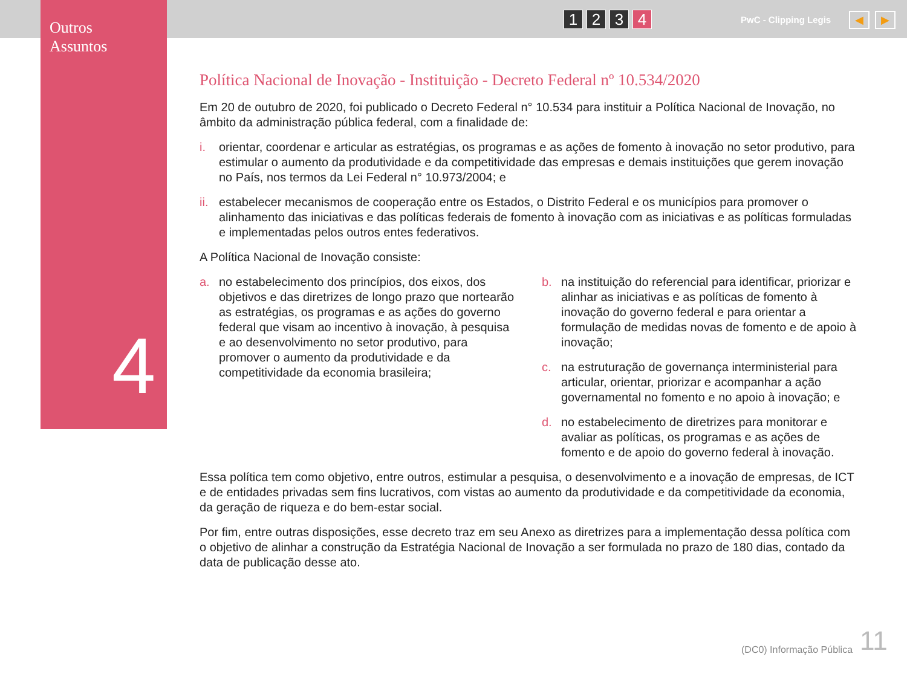Outros
Assuntos
4
1 2 3 4 PwC - Clipping Legis ◀ ▶
Política Nacional de Inovação - Instituição - Decreto Federal nº 10.534/2020
Em 20 de outubro de 2020, foi publicado o Decreto Federal n° 10.534 para instituir a Política Nacional de Inovação, no âmbito da administração pública federal, com a finalidade de:
i. orientar, coordenar e articular as estratégias, os programas e as ações de fomento à inovação no setor produtivo, para estimular o aumento da produtividade e da competitividade das empresas e demais instituições que gerem inovação no País, nos termos da Lei Federal n° 10.973/2004; e
ii. estabelecer mecanismos de cooperação entre os Estados, o Distrito Federal e os municípios para promover o alinhamento das iniciativas e das políticas federais de fomento à inovação com as iniciativas e as políticas formuladas e implementadas pelos outros entes federativos.
A Política Nacional de Inovação consiste:
a. no estabelecimento dos princípios, dos eixos, dos objetivos e das diretrizes de longo prazo que nortearão as estratégias, os programas e as ações do governo federal que visam ao incentivo à inovação, à pesquisa e ao desenvolvimento no setor produtivo, para promover o aumento da produtividade e da competitividade da economia brasileira;
b. na instituição do referencial para identificar, priorizar e alinhar as iniciativas e as políticas de fomento à inovação do governo federal e para orientar a formulação de medidas novas de fomento e de apoio à inovação;
c. na estruturação de governança interministerial para articular, orientar, priorizar e acompanhar a ação governamental no fomento e no apoio à inovação; e
d. no estabelecimento de diretrizes para monitorar e avaliar as políticas, os programas e as ações de fomento e de apoio do governo federal à inovação.
Essa política tem como objetivo, entre outros, estimular a pesquisa, o desenvolvimento e a inovação de empresas, de ICT e de entidades privadas sem fins lucrativos, com vistas ao aumento da produtividade e da competitividade da economia, da geração de riqueza e do bem-estar social.
Por fim, entre outras disposições, esse decreto traz em seu Anexo as diretrizes para a implementação dessa política com o objetivo de alinhar a construção da Estratégia Nacional de Inovação a ser formulada no prazo de 180 dias, contado da data de publicação desse ato.
(DC0) Informação Pública 11